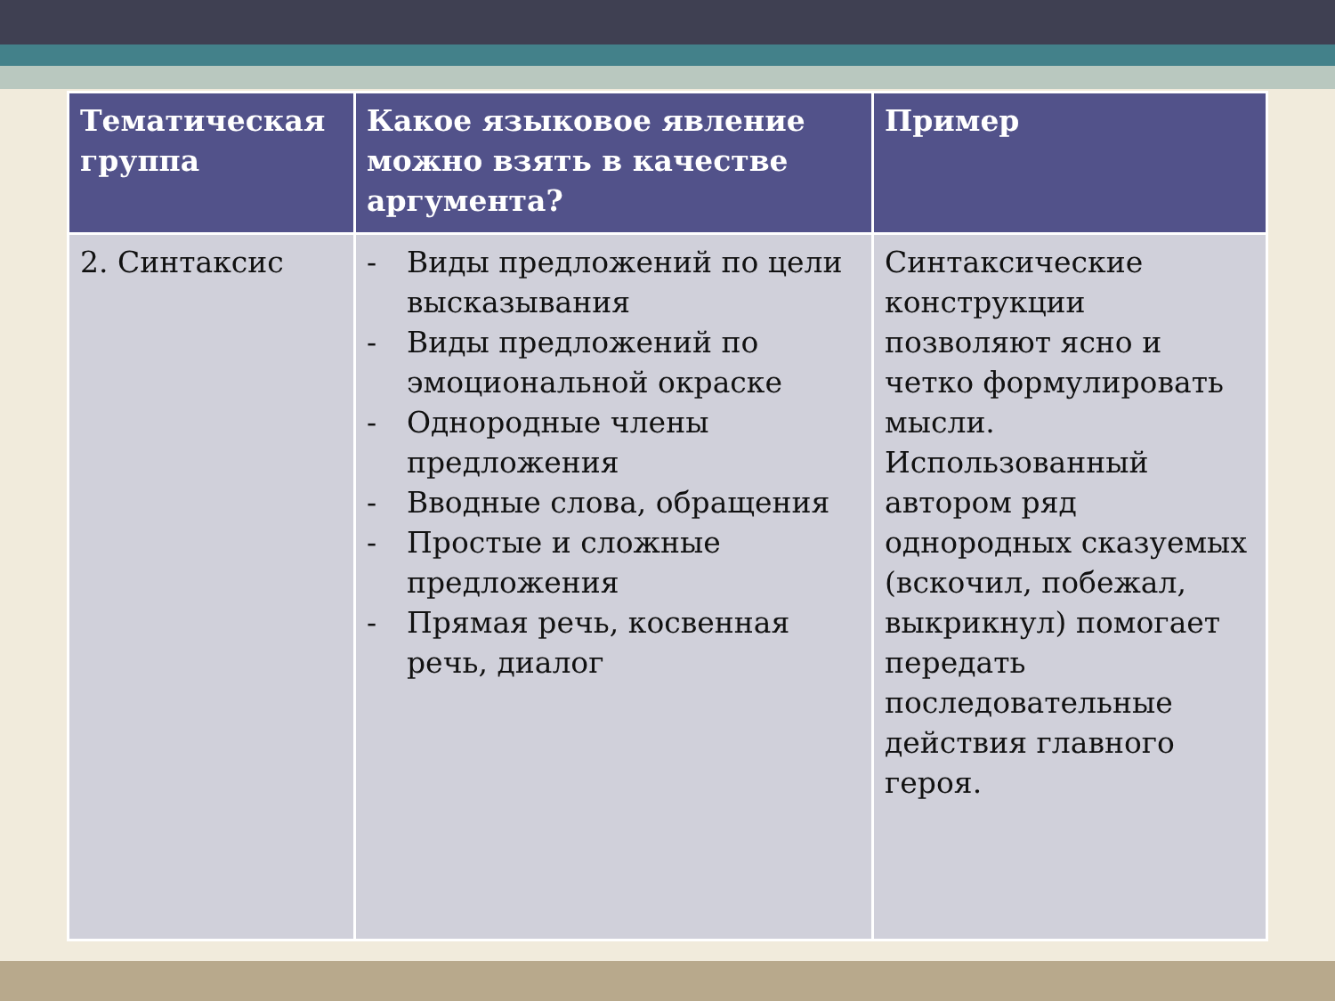| Тематическая группа | Какое языковое явление можно взять в качестве аргумента? | Пример |
| --- | --- | --- |
| 2. Синтаксис | - Виды предложений по цели высказывания - Виды предложений по эмоциональной окраске - Однородные члены предложения - Вводные слова, обращения - Простые и сложные предложения - Прямая речь, косвенная речь, диалог | Синтаксические конструкции позволяют ясно и четко формулировать мысли. Использованный автором ряд однородных сказуемых (вскочил, побежал, выкрикнул) помогает передать последовательные действия главного героя. |